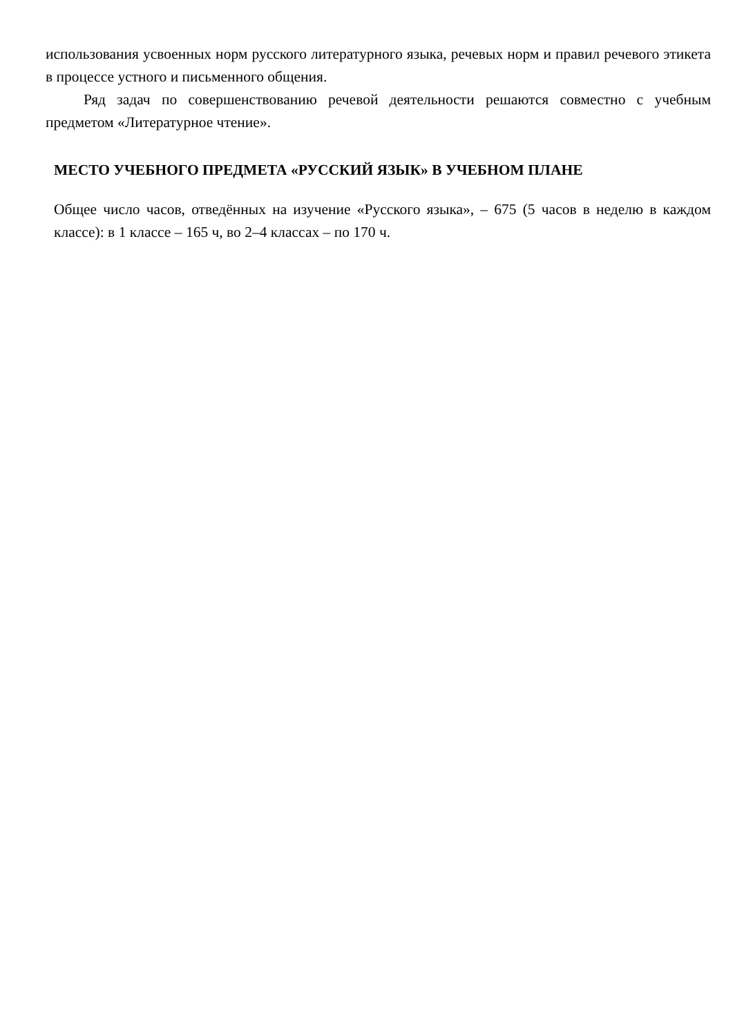использования усвоенных норм русского литературного языка, речевых норм и правил речевого этикета в процессе устного и письменного общения.
Ряд задач по совершенствованию речевой деятельности решаются совместно с учебным предметом «Литературное чтение».
МЕСТО УЧЕБНОГО ПРЕДМЕТА «РУССКИЙ ЯЗЫК» В УЧЕБНОМ ПЛАНЕ
Общее число часов, отведённых на изучение «Русского языка», – 675 (5 часов в неделю в каждом классе): в 1 классе – 165 ч, во 2–4 классах – по 170 ч.